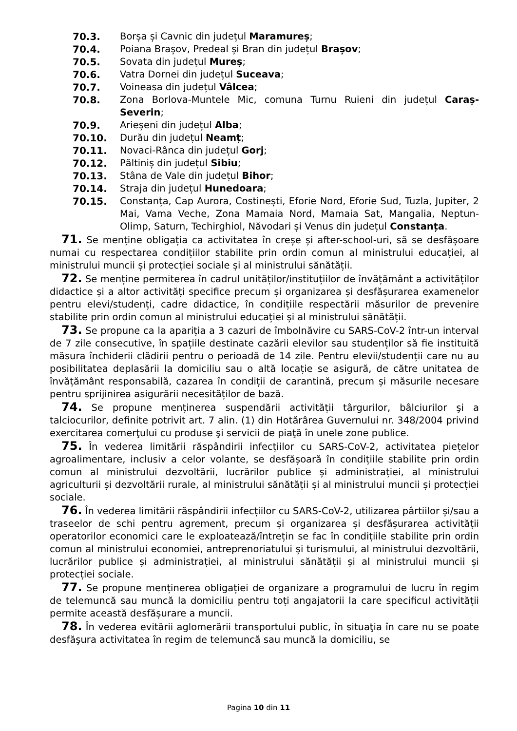70.3. Borșa și Cavnic din județul Maramureș;
70.4. Poiana Brașov, Predeal și Bran din județul Brașov;
70.5. Sovata din județul Mureș;
70.6. Vatra Dornei din județul Suceava;
70.7. Voineasa din județul Vâlcea;
70.8. Zona Borlova-Muntele Mic, comuna Turnu Ruieni din județul Caraș-Severin;
70.9. Arieșeni din județul Alba;
70.10. Durău din județul Neamț;
70.11. Novaci-Rânca din județul Gorj;
70.12. Păltiniș din județul Sibiu;
70.13. Stâna de Vale din județul Bihor;
70.14. Straja din județul Hunedoara;
70.15. Constanța, Cap Aurora, Costinești, Eforie Nord, Eforie Sud, Tuzla, Jupiter, 2 Mai, Vama Veche, Zona Mamaia Nord, Mamaia Sat, Mangalia, Neptun-Olimp, Saturn, Techirghiol, Năvodari și Venus din județul Constanța.
71. Se menține obligația ca activitatea în creșe și after-school-uri, să se desfășoare numai cu respectarea condițiilor stabilite prin ordin comun al ministrului educației, al ministrului muncii și protecției sociale și al ministrului sănătății.
72. Se menține permiterea în cadrul unităților/instituțiilor de învățământ a activităților didactice și a altor activități specifice precum și organizarea și desfășurarea examenelor pentru elevi/studenți, cadre didactice, în condițiile respectării măsurilor de prevenire stabilite prin ordin comun al ministrului educației și al ministrului sănătății.
73. Se propune ca la apariția a 3 cazuri de îmbolnăvire cu SARS-CoV-2 într-un interval de 7 zile consecutive, în spațiile destinate cazării elevilor sau studenților să fie instituită măsura închiderii clădirii pentru o perioadă de 14 zile. Pentru elevii/studenții care nu au posibilitatea deplasării la domiciliu sau o altă locație se asigură, de către unitatea de învățământ responsabilă, cazarea în condiții de carantină, precum și măsurile necesare pentru sprijinirea asigurării necesităților de bază.
74. Se propune menținerea suspendării activității târgurilor, bâlciurilor şi a talciocurilor, definite potrivit art. 7 alin. (1) din Hotărârea Guvernului nr. 348/2004 privind exercitarea comerţului cu produse şi servicii de piaţă în unele zone publice.
75. În vederea limitării răspândirii infecțiilor cu SARS-CoV-2, activitatea piețelor agroalimentare, inclusiv a celor volante, se desfășoară în condițiile stabilite prin ordin comun al ministrului dezvoltării, lucrărilor publice și administrației, al ministrului agriculturii și dezvoltării rurale, al ministrului sănătății și al ministrului muncii și protecției sociale.
76. În vederea limitării răspândirii infecțiilor cu SARS-CoV-2, utilizarea pârtiilor și/sau a traseelor de schi pentru agrement, precum și organizarea și desfășurarea activității operatorilor economici care le exploatează/întrețin se fac în condițiile stabilite prin ordin comun al ministrului economiei, antreprenoriatului și turismului, al ministrului dezvoltării, lucrărilor publice și administrației, al ministrului sănătății și al ministrului muncii și protecției sociale.
77. Se propune menținerea obligației de organizare a programului de lucru în regim de telemuncă sau muncă la domiciliu pentru toți angajatorii la care specificul activității permite această desfășurare a muncii.
78. În vederea evitării aglomerării transportului public, în situaţia în care nu se poate desfăşura activitatea în regim de telemuncă sau muncă la domiciliu, se
Pagina 10 din 11